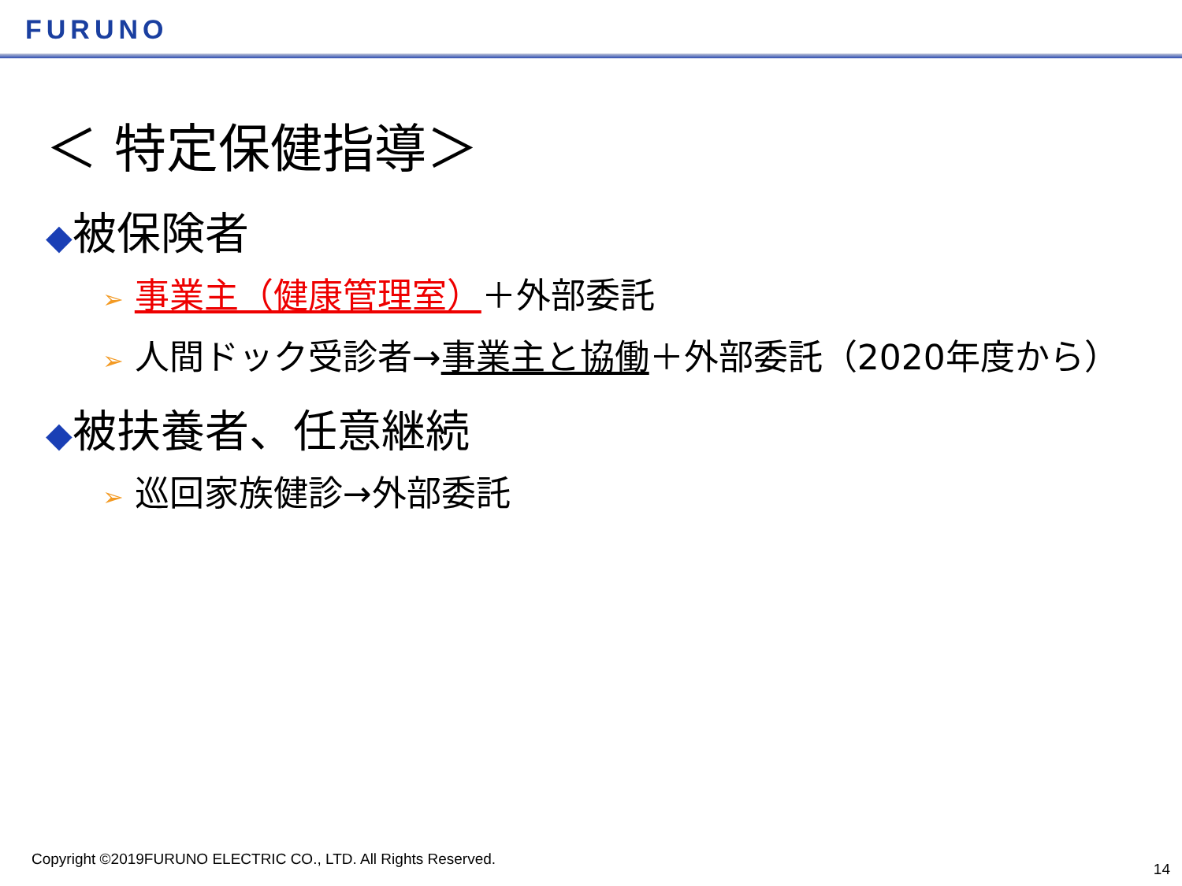FURUNO
＜ 特定保健指導＞
◆被保険者
➢ 事業主（健康管理室）＋外部委託
➢ 人間ドック受診者→事業主と協働＋外部委託（2020年度から）
◆被扶養者、任意継続
➢ 巡回家族健診→外部委託
Copyright ©2019FURUNO ELECTRIC CO., LTD. All Rights Reserved.
14